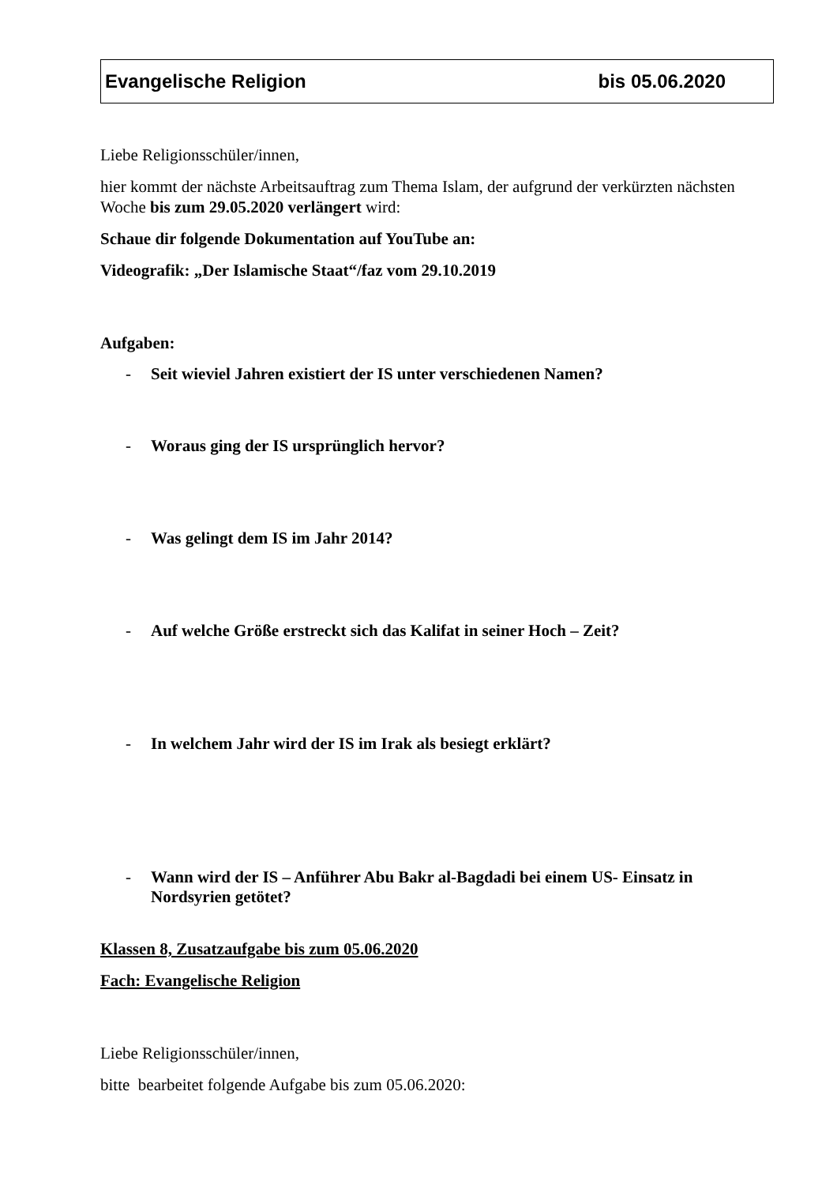Evangelische Religion bis 05.06.2020
Liebe Religionsschüler/innen,
hier kommt der nächste Arbeitsauftrag zum Thema Islam, der aufgrund der verkürzten nächsten Woche bis zum 29.05.2020 verlängert wird:
Schaue dir folgende Dokumentation auf YouTube an:
Videografik: „Der Islamische Staat“/faz vom 29.10.2019
Aufgaben:
- Seit wieviel Jahren existiert der IS unter verschiedenen Namen?
- Woraus ging der IS ursprünglich hervor?
- Was gelingt dem IS im Jahr 2014?
- Auf welche Größe erstreckt sich das Kalifat in seiner Hoch – Zeit?
- In welchem Jahr wird der IS im Irak als besiegt erklärt?
- Wann wird der IS – Anführer Abu Bakr al-Bagdadi bei einem US- Einsatz in Nordsyrien getötet?
Klassen 8, Zusatzaufgabe bis zum 05.06.2020
Fach: Evangelische Religion
Liebe Religionsschüler/innen,
bitte bearbeitet folgende Aufgabe bis zum 05.06.2020: